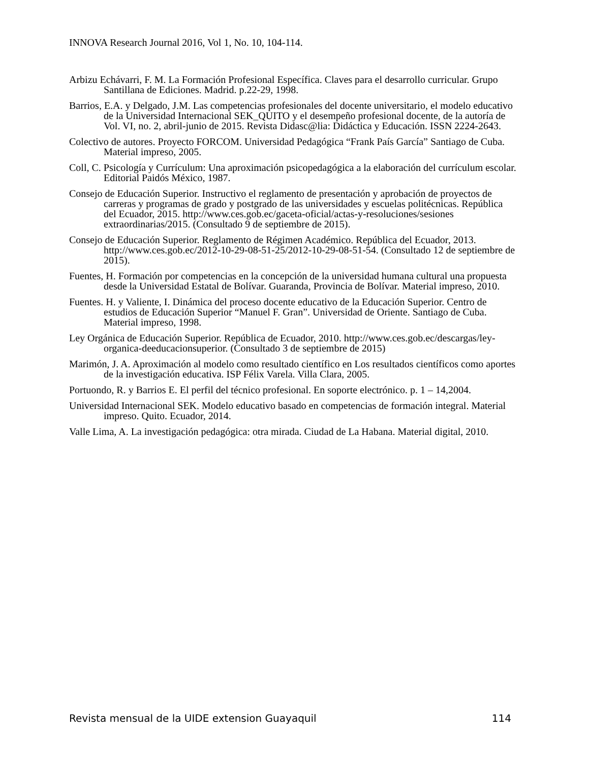INNOVA Research Journal 2016, Vol 1, No. 10, 104-114.
Arbizu Echávarri, F. M. La Formación Profesional Específica. Claves para el desarrollo curricular. Grupo Santillana de Ediciones. Madrid. p.22-29, 1998.
Barrios, E.A. y Delgado, J.M. Las competencias profesionales del docente universitario, el modelo educativo de la Universidad Internacional SEK_QUITO y el desempeño profesional docente, de la autoría de Vol. VI, no. 2, abril-junio de 2015. Revista Didasc@lia: Didáctica y Educación. ISSN 2224-2643.
Colectivo de autores. Proyecto FORCOM. Universidad Pedagógica “Frank País García” Santiago de Cuba. Material impreso, 2005.
Coll, C. Psicología y Currículum: Una aproximación psicopedagógica a la elaboración del currículum escolar. Editorial Paidós México, 1987.
Consejo de Educación Superior. Instructivo el reglamento de presentación y aprobación de proyectos de carreras y programas de grado y postgrado de las universidades y escuelas politécnicas. República del Ecuador, 2015. http://www.ces.gob.ec/gaceta-oficial/actas-y-resoluciones/sesiones extraordinarias/2015. (Consultado 9 de septiembre de 2015).
Consejo de Educación Superior. Reglamento de Régimen Académico. República del Ecuador, 2013. http://www.ces.gob.ec/2012-10-29-08-51-25/2012-10-29-08-51-54. (Consultado 12 de septiembre de 2015).
Fuentes, H. Formación por competencias en la concepción de la universidad humana cultural una propuesta desde la Universidad Estatal de Bolívar. Guaranda, Provincia de Bolívar. Material impreso, 2010.
Fuentes. H. y Valiente, I. Dinámica del proceso docente educativo de la Educación Superior. Centro de estudios de Educación Superior “Manuel F. Gran”. Universidad de Oriente. Santiago de Cuba. Material impreso, 1998.
Ley Orgánica de Educación Superior. República de Ecuador, 2010. http://www.ces.gob.ec/descargas/ley-organica-deeducacionsuperior. (Consultado 3 de septiembre de 2015)
Marimón, J. A. Aproximación al modelo como resultado científico en Los resultados científicos como aportes de la investigación educativa. ISP Félix Varela. Villa Clara, 2005.
Portuondo, R. y Barrios E. El perfil del técnico profesional. En soporte electrónico. p. 1 – 14,2004.
Universidad Internacional SEK. Modelo educativo basado en competencias de formación integral. Material impreso. Quito. Ecuador, 2014.
Valle Lima, A. La investigación pedagógica: otra mirada. Ciudad de La Habana. Material digital, 2010.
Revista mensual de la UIDE extension Guayaquil 114